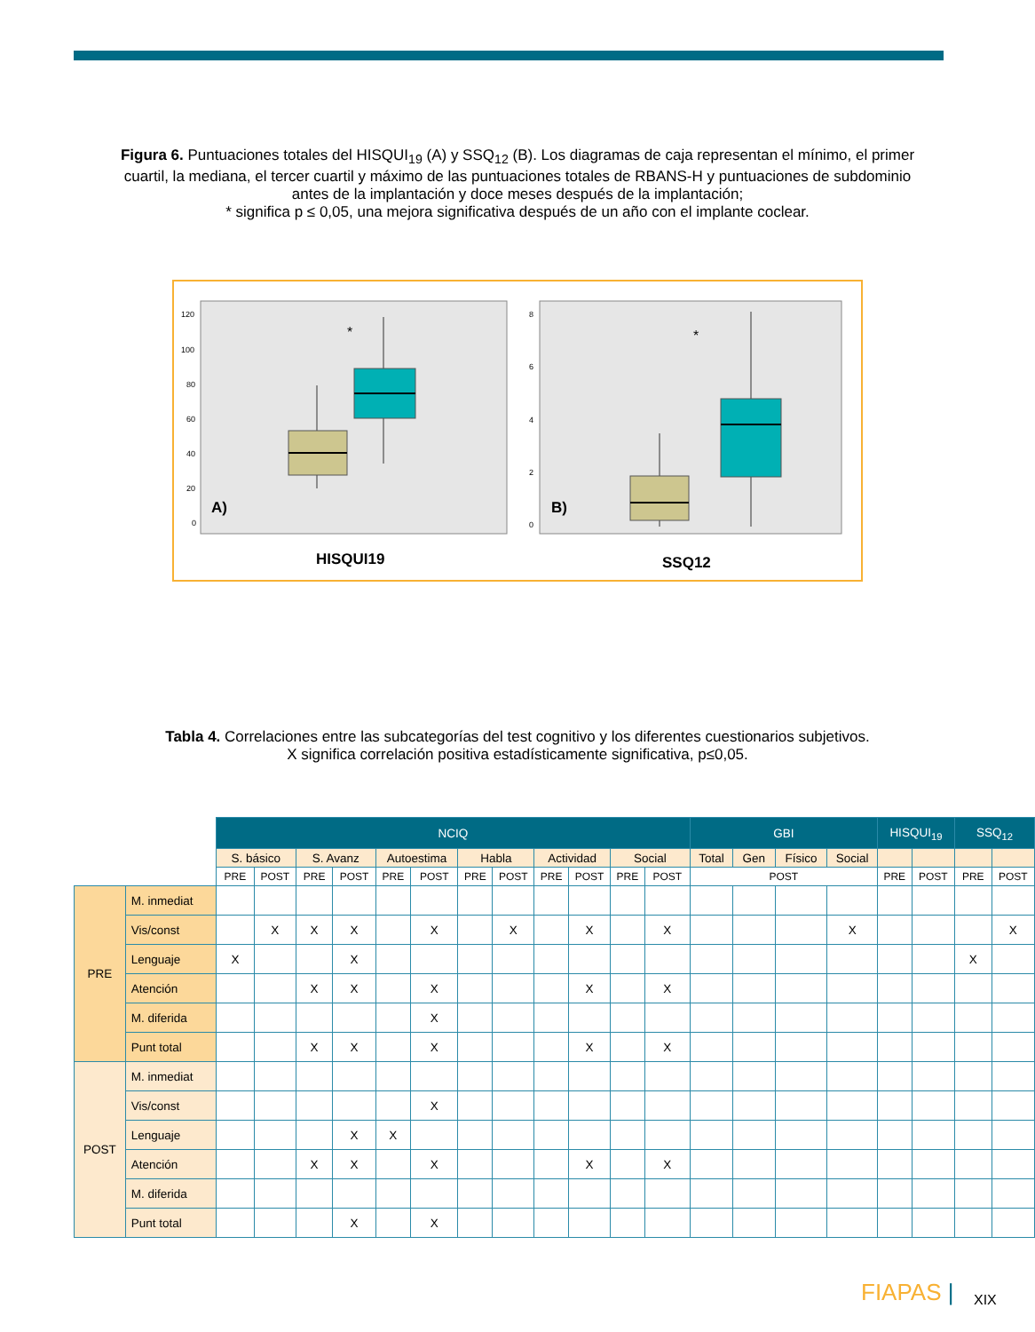Figura 6. Puntuaciones totales del HISQUI<sub>19</sub> (A) y SSQ<sub>12</sub> (B). Los diagramas de caja representan el mínimo, el primer cuartil, la mediana, el tercer cuartil y máximo de las puntuaciones totales de RBANS-H y puntuaciones de subdominio antes de la implantación y doce meses después de la implantación;
* significa p ≤ 0,05, una mejora significativa después de un año con el implante coclear.
120
100
80
60
40
20
0
8
6
4
2
0
*
*
A)
B)
HISQUI19
SSQ12
Tabla 4. Correlaciones entre las subcategorías del test cognitivo y los diferentes cuestionarios subjetivos.
X significa correlación positiva estadísticamente significativa, p≤0,05.
| | | NCIQ | | | | | | | | | | | | GBI | | | | HISQUI<sub>19</sub> | | SSQ<sub>12</sub> | |
| | | S. básico | | S. Avanz | | Autoestima | | Habla | | Actividad | | Social | | Total | Gen | Físico | Social | | | | |
| | | PRE | POST | PRE | POST | PRE | POST | PRE | POST | PRE | POST | PRE | POST | POST | | | | PRE | POST | PRE | POST |
| PRE | M. inmediat | | | | | | | | | | | | | | | | | | | | |
| | Vis/const | | X | X | X | | X | | X | | X | | X | | | | X | | | | X |
| | Lenguaje | X | | | X | | | | | | | | | | | | | | | X | |
| | Atención | | | X | X | | X | | | | X | | X | | | | | | | | |
| | M. diferida | | | | | | X | | | | | | | | | | | | | | |
| | Punt total | | | X | X | | X | | | | X | | X | | | | | | | | |
| POST | M. inmediat | | | | | | | | | | | | | | | | | | | | |
| | Vis/const | | | | | | X | | | | | | | | | | | | | | |
| | Lenguaje | | | | X | X | | | | | | | | | | | | | | | |
| | Atención | | | X | X | | X | | | | X | | X | | | | | | | | |
| | M. diferida | | | | | | | | | | | | | | | | | | | | |
| | Punt total | | | | X | | X | | | | | | | | | | | | | | |
FIAPAS | XIX